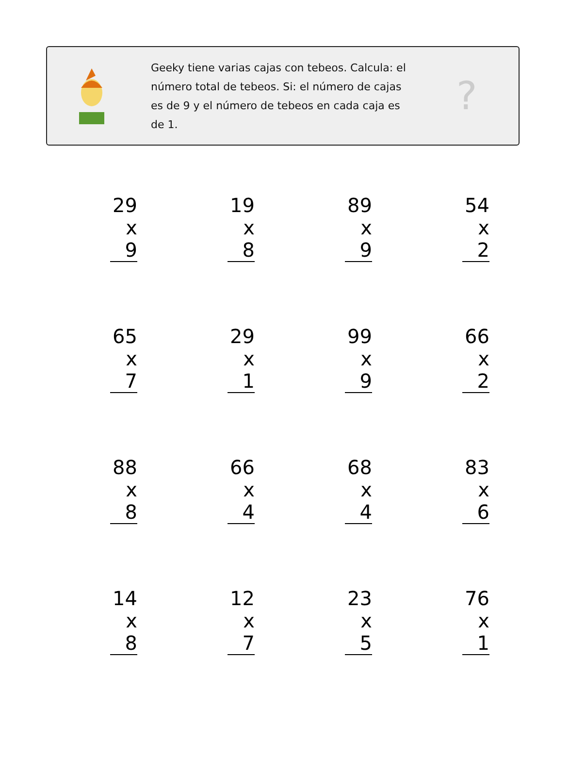Geeky tiene varias cajas con tebeos. Calcula: el número total de tebeos. Si: el número de cajas es de 9 y el número de tebeos en cada caja es de 1.
?
29
x 9
19
x 8
89
x 9
54
x 2
65
x 7
29
x 1
99
x 9
66
x 2
88
x 8
66
x 4
68
x 4
83
x 6
14
x 8
12
x 7
23
x 5
76
x 1